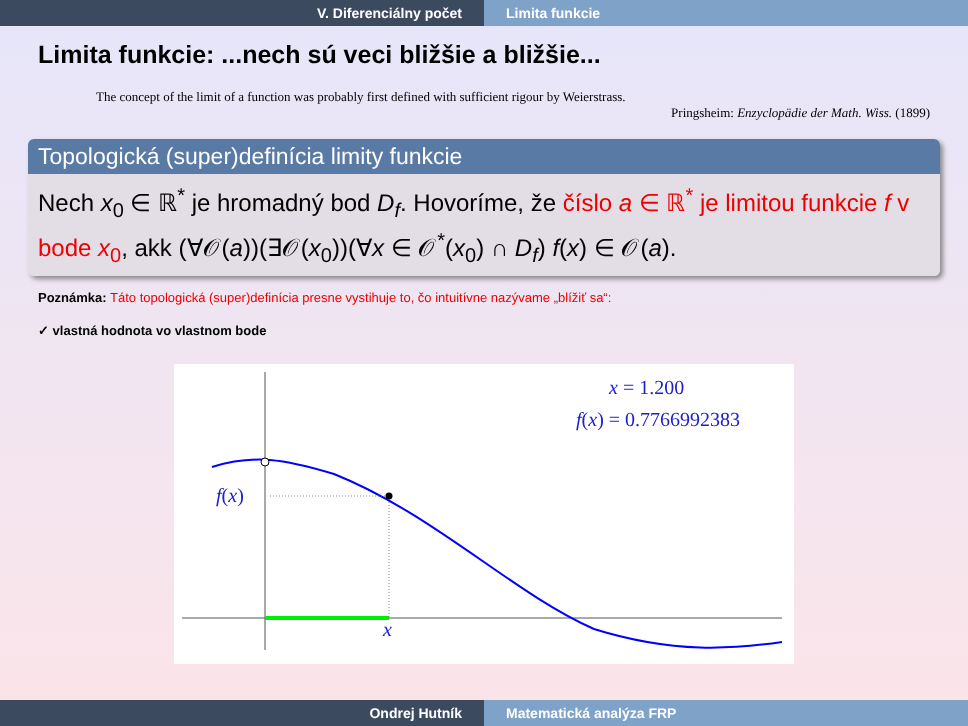V. Diferenciálny počet Limita funkcie
Limita funkcie: ...nech sú veci bližšie a bližšie...
The concept of the limit of a function was probably first defined with sufficient rigour by Weierstrass.
Pringsheim: Enzyclopädie der Math. Wiss. (1899)
Topologická (super)definícia limity funkcie
Nech x<sub>0</sub> ∈ ℝ<sup>*</sup> je hromadný bod D<sub>f</sub>. Hovoríme, že číslo a ∈ ℝ<sup>*</sup> je limitou funkcie f v bode x<sub>0</sub>, akk (∀𝒪(a))(∃𝒪(x<sub>0</sub>))(∀x ∈ 𝒪<sup>*</sup>(x<sub>0</sub>) ∩ D<sub>f</sub>) f(x) ∈ 𝒪(a).
Poznámka: Táto topologická (super)definícia presne vystihuje to, čo intuitívne nazývame „blížiť sa“:
✓ vlastná hodnota vo vlastnom bode
x = 1.200
f(x) = 0.7766992383
f(x)
x
Ondrej Hutník Matematická analýza FRP